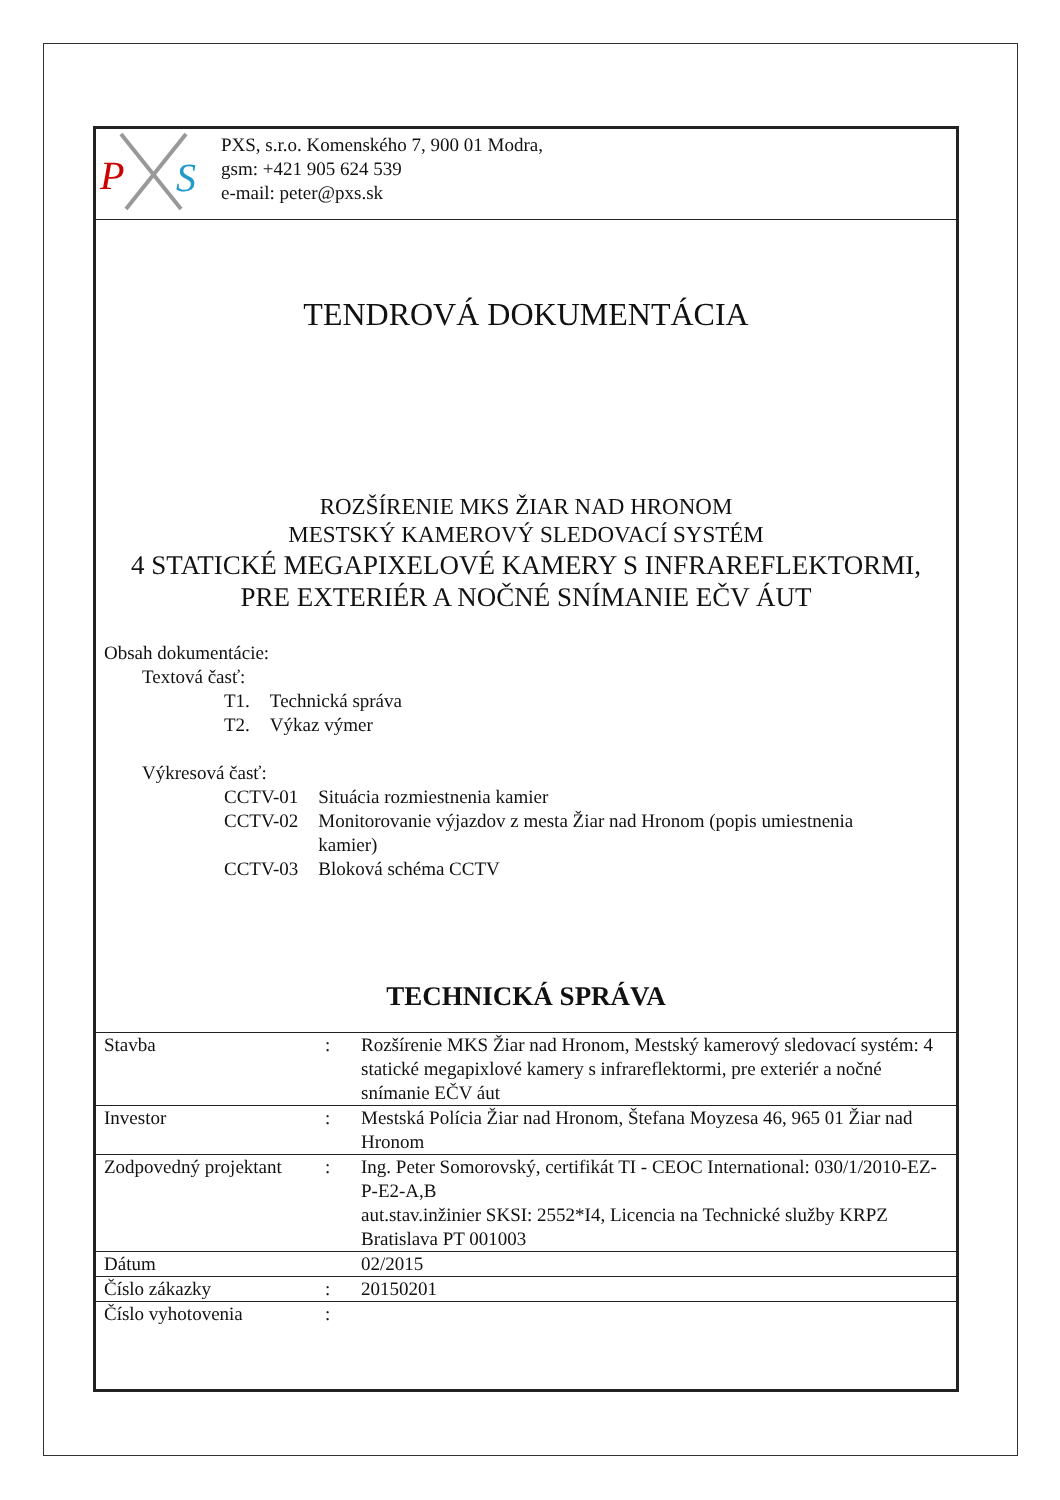P
S
PXS, s.r.o. Komenského 7, 900 01 Modra,
gsm: +421 905 624 539
e-mail: peter@pxs.sk
TENDROVÁ DOKUMENTÁCIA
ROZŠÍRENIE MKS ŽIAR NAD HRONOM
MESTSKÝ KAMEROVÝ SLEDOVACÍ SYSTÉM
4 STATICKÉ MEGAPIXELOVÉ KAMERY S INFRAREFLEKTORMI,
PRE EXTERIÉR A NOČNÉ SNÍMANIE EČV ÁUT
Obsah dokumentácie:
Textová časť:
| T1. | Technická správa |
| T2. | Výkaz výmer |
Výkresová časť:
| CCTV-01 | Situácia rozmiestnenia kamier |
| CCTV-02 | Monitorovanie výjazdov z mesta Žiar nad Hronom (popis umiestnenia kamier) |
| CCTV-03 | Bloková schéma CCTV |
TECHNICKÁ SPRÁVA
| Stavba | : | Rozšírenie MKS Žiar nad Hronom, Mestský kamerový sledovací systém: 4 statické megapixlové kamery s infrareflektormi, pre exteriér a nočné snímanie EČV áut |
| Investor | : | Mestská Polícia Žiar nad Hronom, Štefana Moyzesa 46, 965 01 Žiar nad Hronom |
| Zodpovedný projektant | : | Ing. Peter Somorovský, certifikát TI - CEOC International: 030/1/2010-EZ-P-E2-A,B aut.stav.inžinier SKSI: 2552*I4, Licencia na Technické služby KRPZ Bratislava PT 001003 |
| Dátum | | 02/2015 |
| Číslo zákazky | : | 20150201 |
| Číslo vyhotovenia | : | |